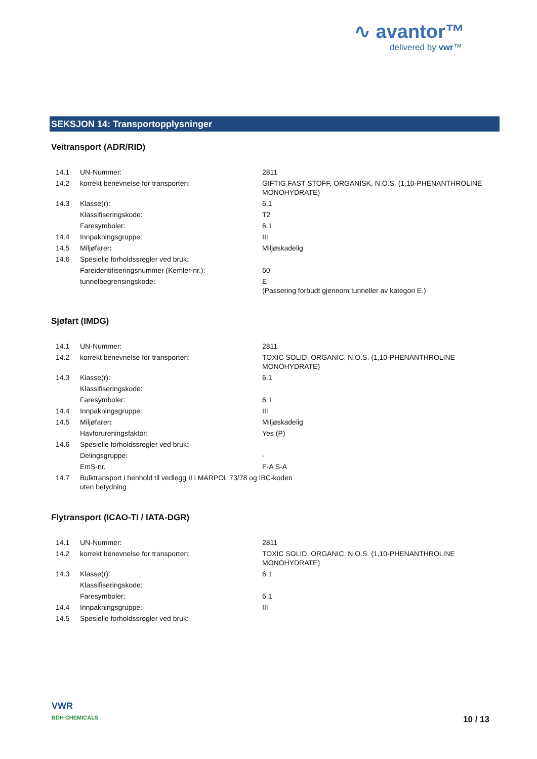∿ avantor™
delivered by vwr™
SEKSJON 14: Transportopplysninger
Veitransport (ADR/RID)
| 14.1 | UN-Nummer: | 2811 |
| 14.2 | korrekt benevnelse for transporten: | GIFTIG FAST STOFF, ORGANISK, N.O.S. (1,10-PHENANTHROLINE MONOHYDRATE) |
| 14.3 | Klasse(r): | 6.1 |
| | Klassifiseringskode: | T2 |
| | Faresymboler: | 6.1 |
| 14.4 | Innpakningsgruppe: | III |
| 14.5 | Miljøfarer : | Miljøskadelig |
| 14.6 | Spesielle forholdssregler ved bruk : | |
| | Fareidentifiseringsnummer (Kemler-nr.): | 60 |
| | tunnelbegrensingskode: | E (Passering forbudt gjennom tunneller av kategori E.) |
Sjøfart (IMDG)
| 14.1 | UN-Nummer: | 2811 |
| 14.2 | korrekt benevnelse for transporten: | TOXIC SOLID, ORGANIC, N.O.S. (1,10-PHENANTHROLINE MONOHYDRATE) |
| 14.3 | Klasse(r): | 6.1 |
| | Klassifiseringskode: | |
| | Faresymboler: | 6.1 |
| 14.4 | Innpakningsgruppe: | III |
| 14.5 | Miljøfarer : | Miljøskadelig |
| | Havforureningsfaktor: | Yes (P) |
| 14.6 | Spesielle forholdssregler ved bruk : | |
| | Delingsgruppe: | - |
| | EmS-nr. | F-A S-A |
| 14.7 | Bulktransport i henhold til vedlegg II i MARPOL 73/78 og IBC-koden uten betydning | |
Flytransport (ICAO-TI / IATA-DGR)
| 14.1 | UN-Nummer: | 2811 |
| 14.2 | korrekt benevnelse for transporten: | TOXIC SOLID, ORGANIC, N.O.S. (1,10-PHENANTHROLINE MONOHYDRATE) |
| 14.3 | Klasse(r): | 6.1 |
| | Klassifiseringskode: | |
| | Faresymboler: | 6.1 |
| 14.4 | Innpakningsgruppe: | III |
| 14.5 | Spesielle forholdssregler ved bruk: | |
VWR
BDH CHEMICALS
10 / 13